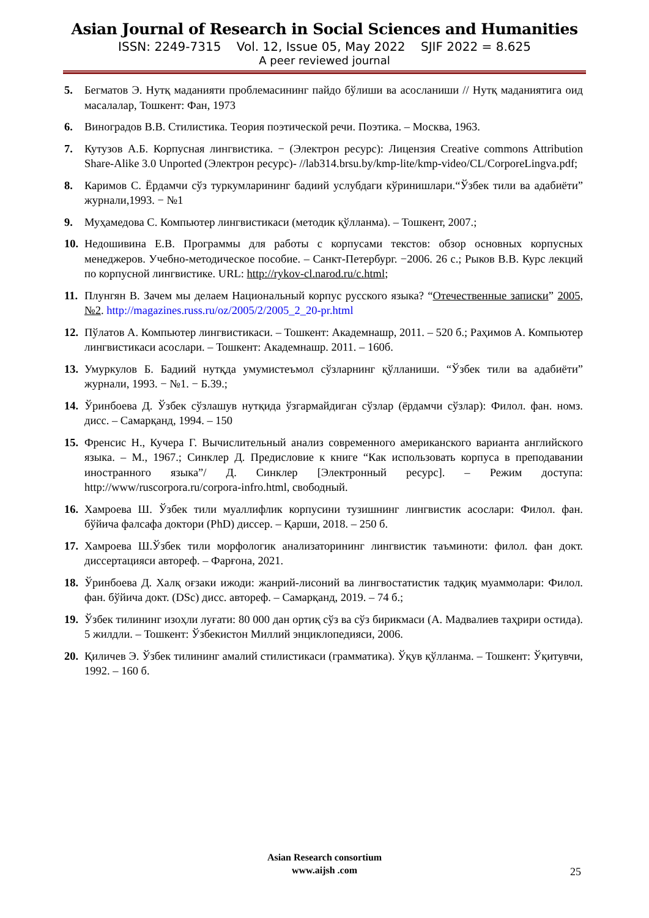Asian Journal of Research in Social Sciences and Humanities
ISSN: 2249-7315 Vol. 12, Issue 05, May 2022 SJIF 2022 = 8.625
A peer reviewed journal
5. Бегматов Э. Нутқ маданияти проблемасининг пайдо бўлиши ва асосланиши // Нутқ маданиятига оид масалалар, Тошкент: Фан, 1973
6. Виноградов В.В. Стилистика. Теория поэтической речи. Поэтика. – Москва, 1963.
7. Кутузов А.Б. Корпусная лингвистика. − (Электрон ресурс): Лицензия Creative commons Attribution Share-Alike 3.0 Unported (Электрон ресурс)- //lab314.brsu.by/kmp-lite/kmp-video/CL/CorporeLingva.pdf;
8. Каримов С. Ёрдамчи сўз туркумларининг бадиий услубдаги кўринишлари.“Ўзбек тили ва адабиёти” журнали,1993. − №1
9. Муҳамедова С. Компьютер лингвистикаси (методик қўлланма). – Тошкент, 2007.;
10. Недошивина Е.В. Программы для работы с корпусами текстов: обзор основных корпусных менеджеров. Учебно-методическое пособие. – Санкт-Петербург. −2006. 26 с.; Рыков В.В. Курс лекций по корпусной лингвистике. URL: http://rykov-cl.narod.ru/c.html;
11. Плунгян В. Зачем мы делаем Национальный корпус русского языка? “Отечественные записки” 2005, №2. http://magazines.russ.ru/oz/2005/2/2005_2_20-pr.html
12. Пўлатов А. Компьютер лингвистикаси. – Тошкент: Академнашр, 2011. – 520 б.; Раҳимов А. Компьютер лингвистикаси асослари. – Тошкент: Академнашр. 2011. – 160б.
13. Умуркулов Б. Бадиий нутқда умумистеъмол сўзларнинг қўлланиши. “Ўзбек тили ва адабиёти” журнали, 1993. − №1. − Б.39.;
14. Ўринбоева Д. Ўзбек сўзлашув нутқида ўзгармайдиган сўзлар (ёрдамчи сўзлар): Филол. фан. номз. дисс. – Самарқанд, 1994. – 150
15. Френсис Н., Кучера Г. Вычислительный анализ современного американского варианта английского языка. – М., 1967.; Синклер Д. Предисловие к книге “Как использовать корпуса в преподавании иностранного языка”/ Д. Синклер [Электронный ресурс]. – Режим доступа: http://www/ruscorpora.ru/corpora-infro.html, свободный.
16. Хамроева Ш. Ўзбек тили муаллифлик корпусини тузишнинг лингвистик асослари: Филол. фан. бўйича фалсафа доктори (PhD) диссер. – Қарши, 2018. – 250 б.
17. Хамроева Ш.Ўзбек тили морфологик анализаторининг лингвистик таъминоти: филол. фан докт. диссертацияси автореф. – Фарғона, 2021.
18. Ўринбоева Д. Халқ оғзаки ижоди: жанрий-лисоний ва лингвостатистик тадқиқ муаммолари: Филол. фан. бўйича докт. (DSc) дисс. автореф. – Самарқанд, 2019. – 74 б.;
19. Ўзбек тилининг изоҳли луғати: 80 000 дан ортиқ сўз ва сўз бирикмаси (А. Мадвалиев таҳрири остида). 5 жилдли. – Тошкент: Ўзбекистон Миллий энциклопедияси, 2006.
20. Қиличев Э. Ўзбек тилининг амалий стилистикаси (грамматика). Ўқув қўлланма. – Тошкент: Ўқитувчи, 1992. – 160 б.
Asian Research consortium
www.aijsh .com
25